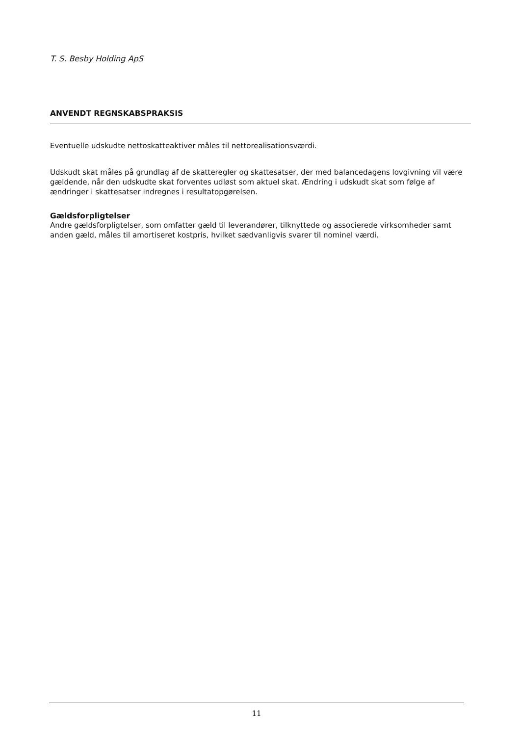T. S. Besby Holding ApS
ANVENDT REGNSKABSPRAKSIS
Eventuelle udskudte nettoskatteaktiver måles til nettorealisationsværdi.
Udskudt skat måles på grundlag af de skatteregler og skattesatser, der med balancedagens lovgivning vil være gældende, når den udskudte skat forventes udløst som aktuel skat. Ændring i udskudt skat som følge af ændringer i skattesatser indregnes i resultatopgørelsen.
Gældsforpligtelser
Andre gældsforpligtelser, som omfatter gæld til leverandører, tilknyttede og associerede virksomheder samt anden gæld, måles til amortiseret kostpris, hvilket sædvanligvis svarer til nominel værdi.
11